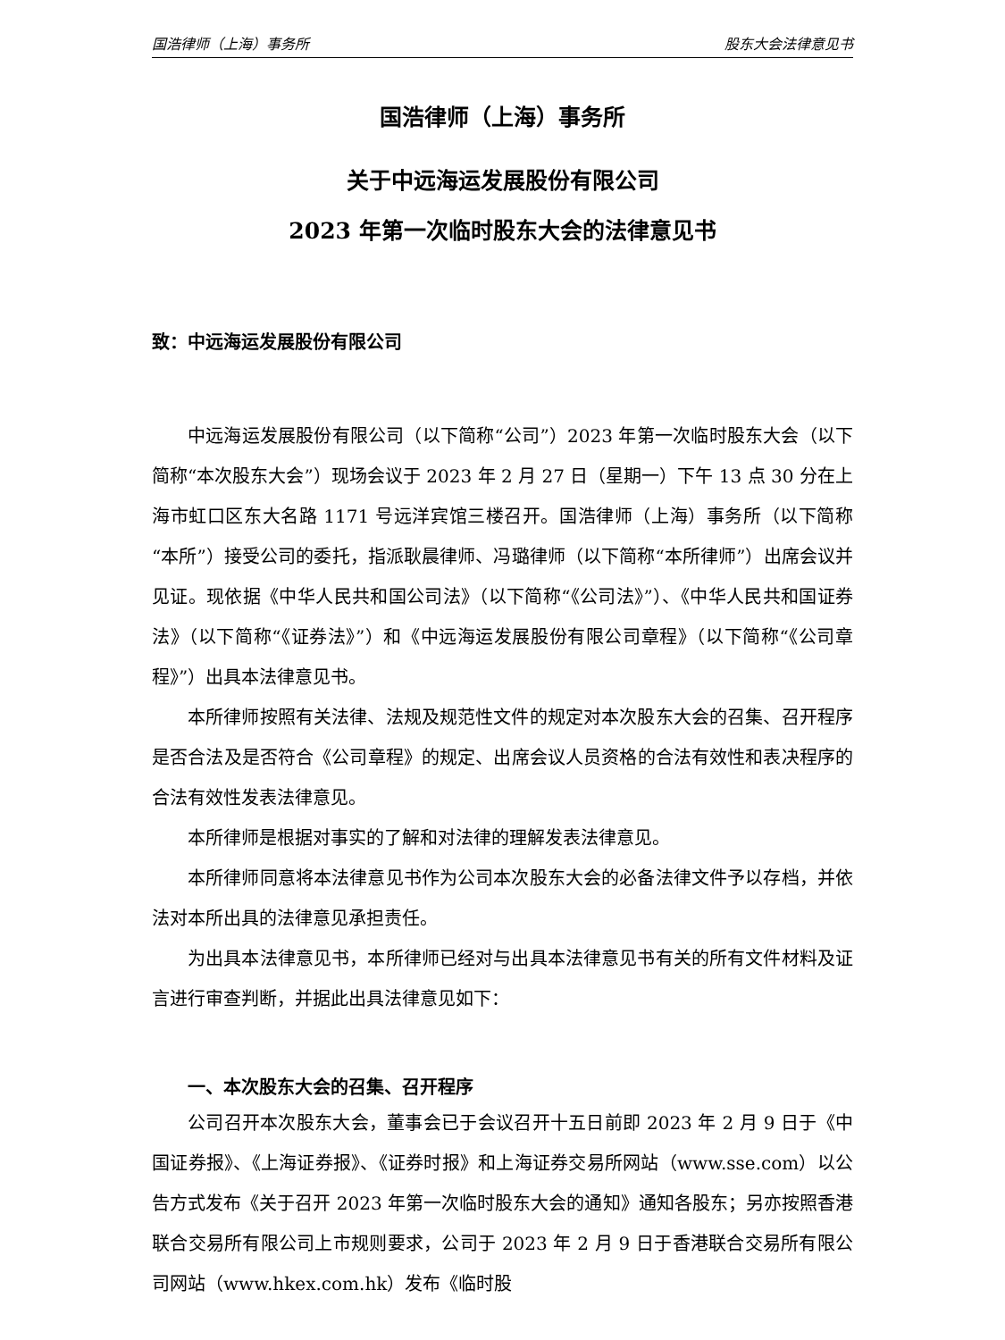国浩律师（上海）事务所 股东大会法律意见书
国浩律师（上海）事务所
关于中远海运发展股份有限公司
2023 年第一次临时股东大会的法律意见书
致：中远海运发展股份有限公司
中远海运发展股份有限公司（以下简称“公司”）2023 年第一次临时股东大会（以下简称“本次股东大会”）现场会议于 2023 年 2 月 27 日（星期一）下午 13 点 30 分在上海市虹口区东大名路 1171 号远洋宾馆三楼召开。国浩律师（上海）事务所（以下简称“本所”）接受公司的委托，指派耿晨律师、冯璐律师（以下简称“本所律师”）出席会议并见证。现依据《中华人民共和国公司法》（以下简称“《公司法》”）、《中华人民共和国证券法》（以下简称“《证券法》”）和《中远海运发展股份有限公司章程》（以下简称“《公司章程》”）出具本法律意见书。
本所律师按照有关法律、法规及规范性文件的规定对本次股东大会的召集、召开程序是否合法及是否符合《公司章程》的规定、出席会议人员资格的合法有效性和表决程序的合法有效性发表法律意见。
本所律师是根据对事实的了解和对法律的理解发表法律意见。
本所律师同意将本法律意见书作为公司本次股东大会的必备法律文件予以存档，并依法对本所出具的法律意见承担责任。
为出具本法律意见书，本所律师已经对与出具本法律意见书有关的所有文件材料及证言进行审查判断，并据此出具法律意见如下：
一、本次股东大会的召集、召开程序
公司召开本次股东大会，董事会已于会议召开十五日前即 2023 年 2 月 9 日于《中国证券报》、《上海证券报》、《证券时报》和上海证券交易所网站（www.sse.com）以公告方式发布《关于召开 2023 年第一次临时股东大会的通知》通知各股东；另亦按照香港联合交易所有限公司上市规则要求，公司于 2023 年 2 月 9 日于香港联合交易所有限公司网站（www.hkex.com.hk）发布《临时股